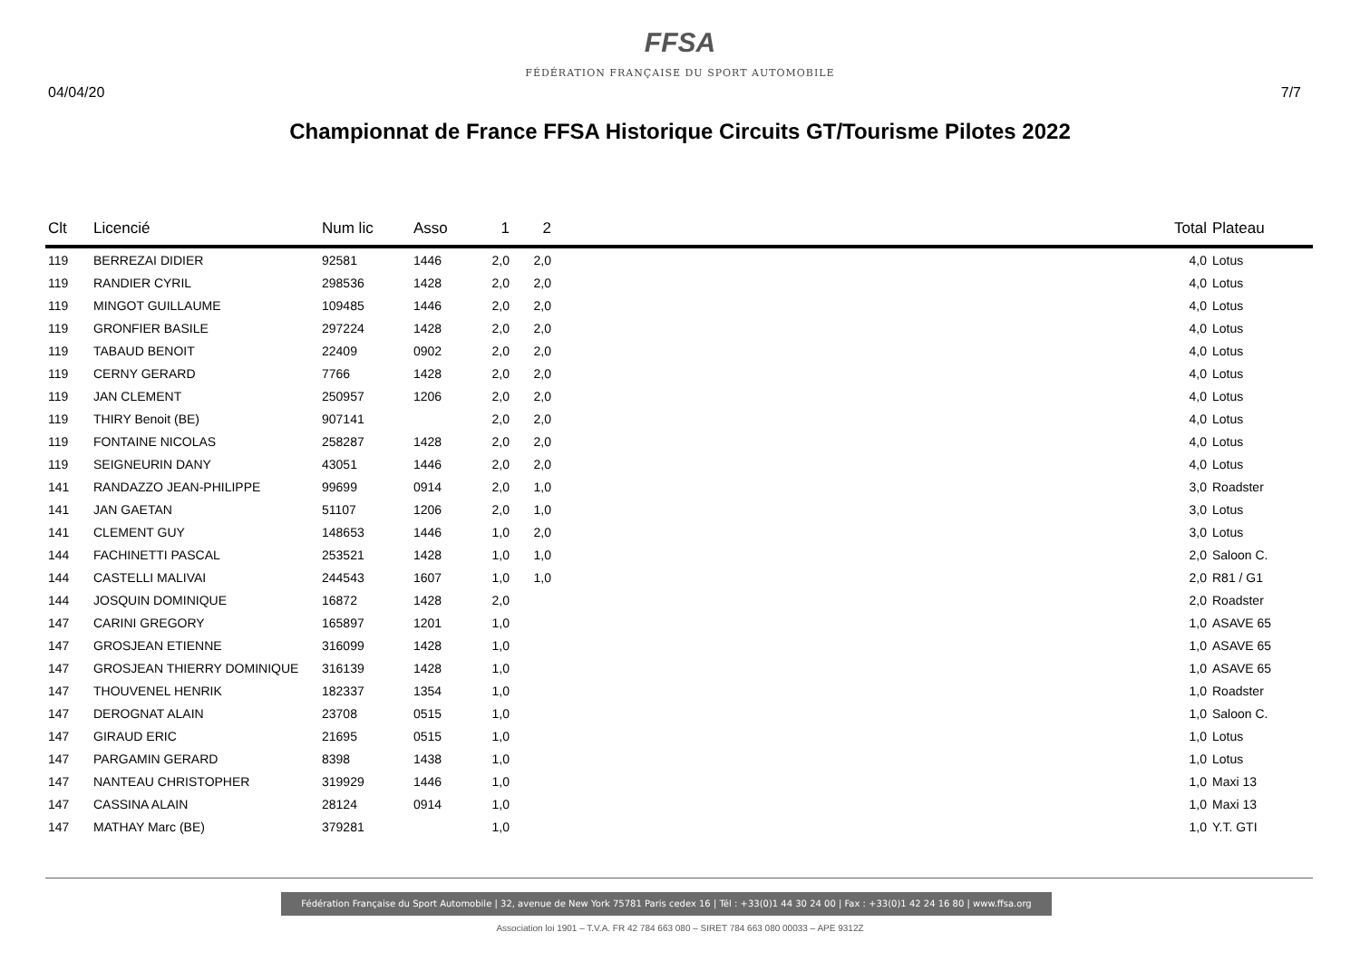FFSA
FÉDÉRATION FRANÇAISE DU SPORT AUTOMOBILE
04/04/20 7/7
Championnat de France FFSA Historique Circuits GT/Tourisme Pilotes 2022
| Clt | Licencié | Num lic | Asso | 1 | 2 | | Total | Plateau |
| --- | --- | --- | --- | --- | --- | --- | --- | --- |
| 119 | BERREZAI DIDIER | 92581 | 1446 | 2,0 | 2,0 | | 4,0 | Lotus |
| 119 | RANDIER CYRIL | 298536 | 1428 | 2,0 | 2,0 | | 4,0 | Lotus |
| 119 | MINGOT GUILLAUME | 109485 | 1446 | 2,0 | 2,0 | | 4,0 | Lotus |
| 119 | GRONFIER BASILE | 297224 | 1428 | 2,0 | 2,0 | | 4,0 | Lotus |
| 119 | TABAUD BENOIT | 22409 | 0902 | 2,0 | 2,0 | | 4,0 | Lotus |
| 119 | CERNY GERARD | 7766 | 1428 | 2,0 | 2,0 | | 4,0 | Lotus |
| 119 | JAN CLEMENT | 250957 | 1206 | 2,0 | 2,0 | | 4,0 | Lotus |
| 119 | THIRY Benoit (BE) | 907141 | | 2,0 | 2,0 | | 4,0 | Lotus |
| 119 | FONTAINE NICOLAS | 258287 | 1428 | 2,0 | 2,0 | | 4,0 | Lotus |
| 119 | SEIGNEURIN DANY | 43051 | 1446 | 2,0 | 2,0 | | 4,0 | Lotus |
| 141 | RANDAZZO JEAN-PHILIPPE | 99699 | 0914 | 2,0 | 1,0 | | 3,0 | Roadster |
| 141 | JAN GAETAN | 51107 | 1206 | 2,0 | 1,0 | | 3,0 | Lotus |
| 141 | CLEMENT GUY | 148653 | 1446 | 1,0 | 2,0 | | 3,0 | Lotus |
| 144 | FACHINETTI PASCAL | 253521 | 1428 | 1,0 | 1,0 | | 2,0 | Saloon C. |
| 144 | CASTELLI MALIVAI | 244543 | 1607 | 1,0 | 1,0 | | 2,0 | R81 / G1 |
| 144 | JOSQUIN DOMINIQUE | 16872 | 1428 | 2,0 | | | 2,0 | Roadster |
| 147 | CARINI GREGORY | 165897 | 1201 | 1,0 | | | 1,0 | ASAVE 65 |
| 147 | GROSJEAN ETIENNE | 316099 | 1428 | 1,0 | | | 1,0 | ASAVE 65 |
| 147 | GROSJEAN THIERRY DOMINIQUE | 316139 | 1428 | 1,0 | | | 1,0 | ASAVE 65 |
| 147 | THOUVENEL HENRIK | 182337 | 1354 | 1,0 | | | 1,0 | Roadster |
| 147 | DEROGNAT ALAIN | 23708 | 0515 | 1,0 | | | 1,0 | Saloon C. |
| 147 | GIRAUD ERIC | 21695 | 0515 | 1,0 | | | 1,0 | Lotus |
| 147 | PARGAMIN GERARD | 8398 | 1438 | 1,0 | | | 1,0 | Lotus |
| 147 | NANTEAU CHRISTOPHER | 319929 | 1446 | 1,0 | | | 1,0 | Maxi 13 |
| 147 | CASSINA ALAIN | 28124 | 0914 | 1,0 | | | 1,0 | Maxi 13 |
| 147 | MATHAY Marc (BE) | 379281 | | 1,0 | | | 1,0 | Y.T. GTI |
Fédération Française du Sport Automobile | 32, avenue de New York 75781 Paris cedex 16 | Tél : +33(0)1 44 30 24 00 | Fax : +33(0)1 42 24 16 80 | www.ffsa.org
Association loi 1901 – T.V.A. FR 42 784 663 080 – SIRET 784 663 080 00033 – APE 9312Z